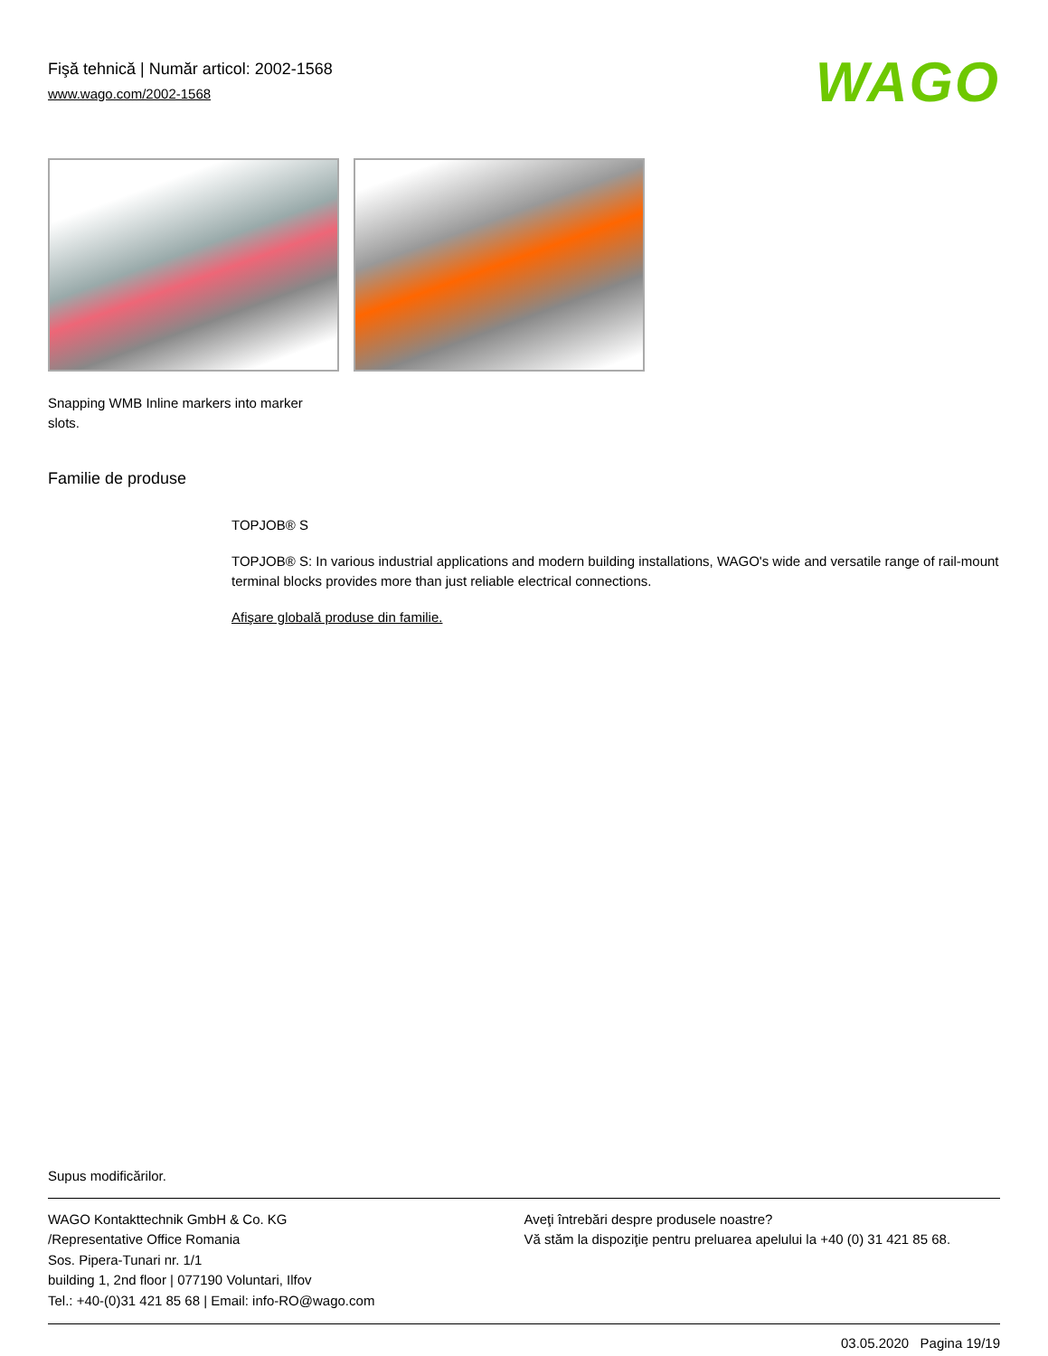WAGO
Fişă tehnică | Număr articol: 2002-1568
www.wago.com/2002-1568
Snapping WMB Inline markers into marker slots.
Familie de produse
TOPJOB® S
TOPJOB® S: In various industrial applications and modern building installations, WAGO's wide and versatile range of rail-mount terminal blocks provides more than just reliable electrical connections.
Afişare globală produse din familie.
Supus modificărilor.
WAGO Kontakttechnik GmbH & Co. KG
/Representative Office Romania
Sos. Pipera-Tunari nr. 1/1
building 1, 2nd floor | 077190 Voluntari, Ilfov
Tel.: +40-(0)31 421 85 68 | Email: info-RO@wago.com
Aveţi întrebări despre produsele noastre?
Vă stăm la dispoziţie pentru preluarea apelului la +40 (0) 31 421 85 68.
03.05.2020 Pagina 19/19